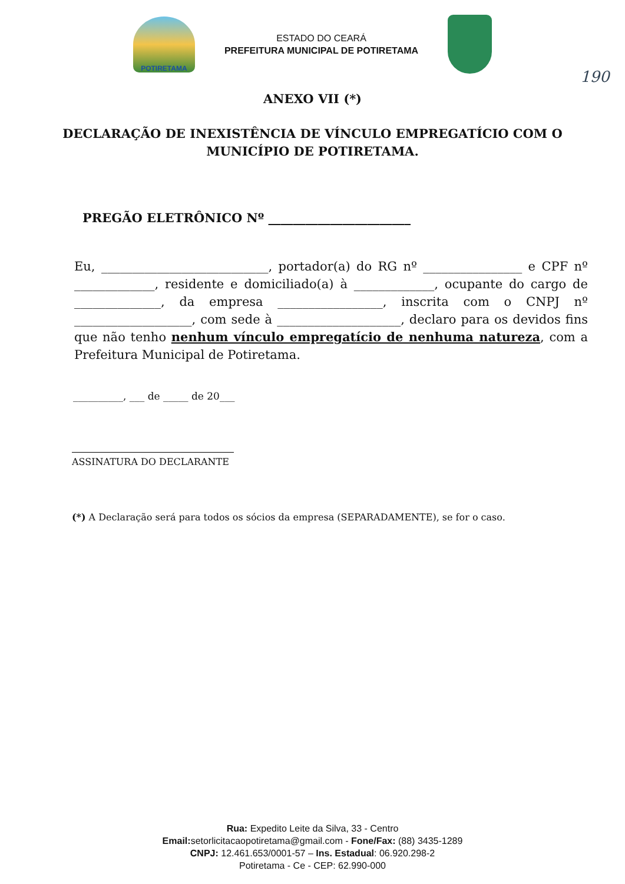POTIRETAMA
ESTADO DO CEARÁ
PREFEITURA MUNICIPAL DE POTIRETAMA
190
ANEXO VII (*)
DECLARAÇÃO DE INEXISTÊNCIA DE VÍNCULO EMPREGATÍCIO COM O MUNICÍPIO DE POTIRETAMA.
PREGÃO ELETRÔNICO Nº _______________________
Eu, ___________________________, portador(a) do RG nº ________________ e CPF nº _____________, residente e domiciliado(a) à _____________, ocupante do cargo de ______________, da empresa _________________, inscrita com o CNPJ nº ___________________, com sede à ____________________, declaro para os devidos fins que não tenho nenhum vínculo empregatício de nenhuma natureza, com a Prefeitura Municipal de Potiretama.
__________, ___ de _____ de 20___
ASSINATURA DO DECLARANTE
(*) A Declaração será para todos os sócios da empresa (SEPARADAMENTE), se for o caso.
Rua: Expedito Leite da Silva, 33 - Centro
Email: setorlicitacaopotiretama@gmail.com - Fone/Fax: (88) 3435-1289
CNPJ: 12.461.653/0001-57 – Ins. Estadual: 06.920.298-2
Potiretama - Ce - CEP: 62.990-000